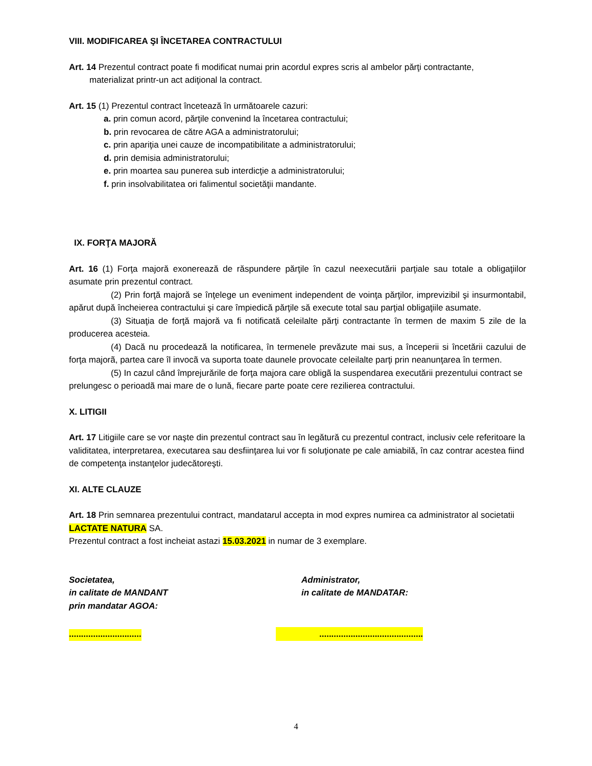VIII. MODIFICAREA ŞI ÎNCETAREA CONTRACTULUI
Art. 14 Prezentul contract poate fi modificat numai prin acordul expres scris al ambelor părţi contractante,
materializat printr-un act adiţional la contract.
Art. 15 (1) Prezentul contract încetează în următoarele cazuri:
a. prin comun acord, părţile convenind la încetarea contractului;
b. prin revocarea de către AGA a administratorului;
c. prin apariţia unei cauze de incompatibilitate a administratorului;
d. prin demisia administratorului;
e. prin moartea sau punerea sub interdicţie a administratorului;
f. prin insolvabilitatea ori falimentul societăţii mandante.
IX. FORŢA MAJORĂ
Art. 16 (1) Forţa majoră exonerează de răspundere părţile în cazul neexecutării parţiale sau totale a obligaţiilor asumate prin prezentul contract.
(2) Prin forţă majoră se înţelege un eveniment independent de voinţa părţilor, imprevizibil şi insurmontabil, apărut după încheierea contractului şi care împiedică părţile să execute total sau parţial obligaţiile asumate.
(3) Situaţia de forţă majoră va fi notificată celeilalte părţi contractante în termen de maxim 5 zile de la producerea acesteia.
(4) Dacă nu procedează la notificarea, în termenele prevăzute mai sus, a începerii si încetării cazului de forţa majorã, partea care îl invocã va suporta toate daunele provocate celeilalte parţi prin neanunţarea în termen.
(5) In cazul când împrejurările de forţa majora care obligã la suspendarea executării prezentului contract se prelungesc o perioadã mai mare de o lună, fiecare parte poate cere rezilierea contractului.
X. LITIGII
Art. 17 Litigiile care se vor naşte din prezentul contract sau în legătură cu prezentul contract, inclusiv cele referitoare la validitatea, interpretarea, executarea sau desfiinţarea lui vor fi soluţionate pe cale amiabilă, în caz contrar acestea fiind de competenţa instanţelor judecătoreşti.
XI. ALTE CLAUZE
Art. 18 Prin semnarea prezentului contract, mandatarul accepta in mod expres numirea ca administrator al societatii LACTATE NATURA SA.
Prezentul contract a fost incheiat astazi 15.03.2021 in numar de 3 exemplare.
Societatea,
in calitate de MANDANT
prin mandatar AGOA:
Administrator,
in calitate de MANDATAR:
..............................
...........................................
4